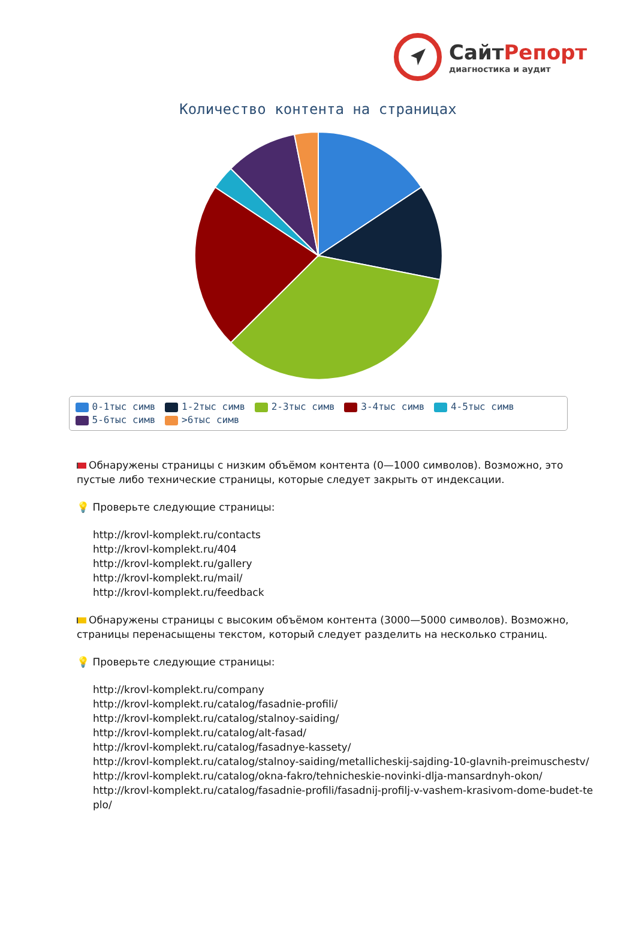СайтРепорт
диагностика и аудит
Количество контента на страницах
0-1тыс симв 1-2тыс симв 2-3тыс симв 3-4тыс симв 4-5тыс симв
5-6тыс симв >6тыс симв
Обнаружены страницы с низким объёмом контента (0—1000 символов). Возможно, это пустые либо технические страницы, которые следует закрыть от индексации.
💡 Проверьте следующие страницы:
http://krovl-komplekt.ru/contacts
http://krovl-komplekt.ru/404
http://krovl-komplekt.ru/gallery
http://krovl-komplekt.ru/mail/
http://krovl-komplekt.ru/feedback
Обнаружены страницы с высоким объёмом контента (3000—5000 символов). Возможно, страницы перенасыщены текстом, который следует разделить на несколько страниц.
💡 Проверьте следующие страницы:
http://krovl-komplekt.ru/company
http://krovl-komplekt.ru/catalog/fasadnie-profili/
http://krovl-komplekt.ru/catalog/stalnoy-saiding/
http://krovl-komplekt.ru/catalog/alt-fasad/
http://krovl-komplekt.ru/catalog/fasadnye-kassety/
http://krovl-komplekt.ru/catalog/stalnoy-saiding/metallicheskij-sajding-10-glavnih-preimuschestv/
http://krovl-komplekt.ru/catalog/okna-fakro/tehnicheskie-novinki-dlja-mansardnyh-okon/
http://krovl-komplekt.ru/catalog/fasadnie-profili/fasadnij-profilj-v-vashem-krasivom-dome-budet-teplo/